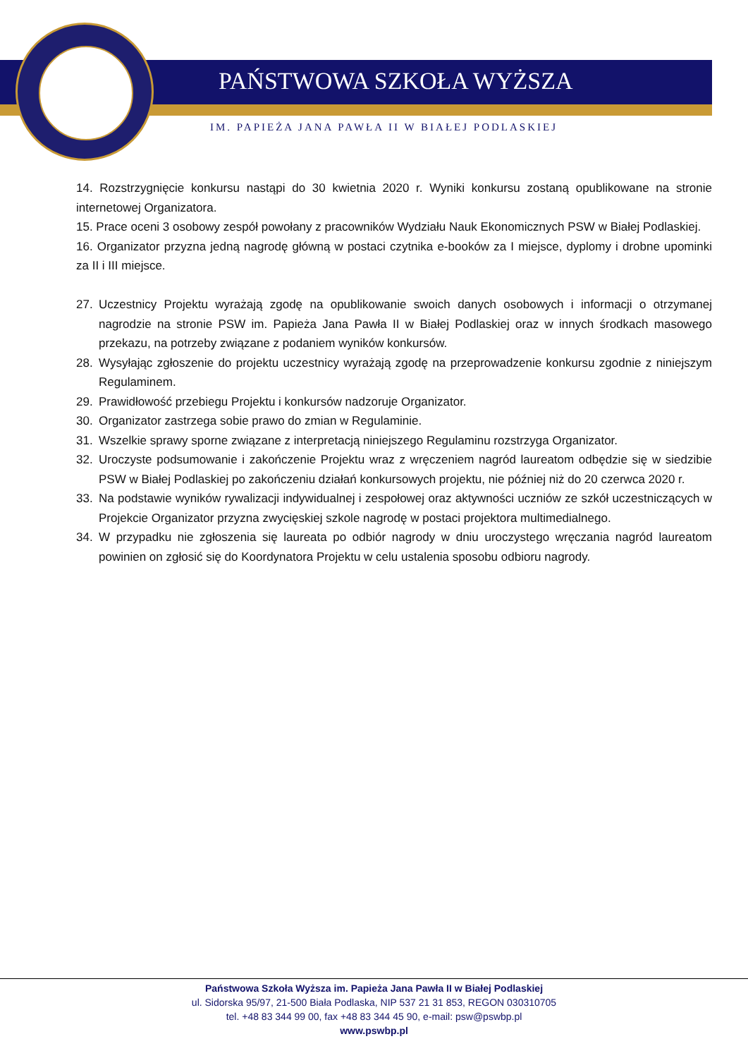PAŃSTWOWA SZKOŁA WYŻSZA
IM. PAPIEŻA JANA PAWŁA II W BIAŁEJ PODLASKIEJ
14. Rozstrzygnięcie konkursu nastąpi do 30 kwietnia 2020 r. Wyniki konkursu zostaną opublikowane na stronie internetowej Organizatora.
15. Prace oceni 3 osobowy zespół powołany z pracowników Wydziału Nauk Ekonomicznych PSW w Białej Podlaskiej.
16. Organizator przyzna jedną nagrodę główną w postaci czytnika e-booków za I miejsce, dyplomy i drobne upominki za II i III miejsce.
27. Uczestnicy Projektu wyrażają zgodę na opublikowanie swoich danych osobowych i informacji o otrzymanej nagrodzie na stronie PSW im. Papieża Jana Pawła II w Białej Podlaskiej oraz w innych środkach masowego przekazu, na potrzeby związane z podaniem wyników konkursów.
28. Wysyłając zgłoszenie do projektu uczestnicy wyrażają zgodę na przeprowadzenie konkursu zgodnie z niniejszym Regulaminem.
29. Prawidłowość przebiegu Projektu i konkursów nadzoruje Organizator.
30. Organizator zastrzega sobie prawo do zmian w Regulaminie.
31. Wszelkie sprawy sporne związane z interpretacją niniejszego Regulaminu rozstrzyga Organizator.
32. Uroczyste podsumowanie i zakończenie Projektu wraz z wręczeniem nagród laureatom odbędzie się w siedzibie PSW w Białej Podlaskiej po zakończeniu działań konkursowych projektu, nie później niż do 20 czerwca 2020 r.
33. Na podstawie wyników rywalizacji indywidualnej i zespołowej oraz aktywności uczniów ze szkół uczestniczących w Projekcie Organizator przyzna zwycięskiej szkole nagrodę w postaci projektora multimedialnego.
34. W przypadku nie zgłoszenia się laureata po odbiór nagrody w dniu uroczystego wręczania nagród laureatom powinien on zgłosić się do Koordynatora Projektu w celu ustalenia sposobu odbioru nagrody.
Państwowa Szkoła Wyższa im. Papieża Jana Pawła II w Białej Podlaskiej
ul. Sidorska 95/97, 21-500 Biała Podlaska, NIP 537 21 31 853, REGON 030310705
tel. +48 83 344 99 00, fax +48 83 344 45 90, e-mail: psw@pswbp.pl
www.pswbp.pl